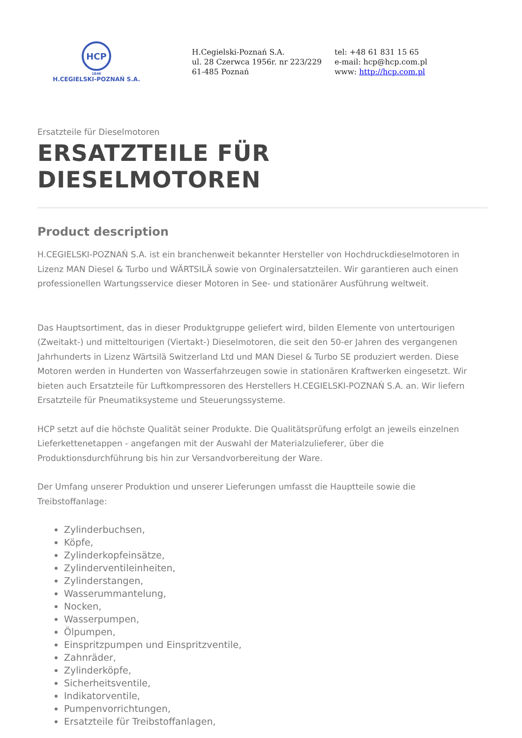HCP
1846
H.CEGIELSKI-POZNAŃ S.A.
H.Cegielski-Poznań S.A.
ul. 28 Czerwca 1956r. nr 223/229
61-485 Poznań
tel: +48 61 831 15 65
e-mail: hcp@hcp.com.pl
www: http://hcp.com.pl
Ersatzteile für Dieselmotoren
ERSATZTEILE FÜR DIESELMOTOREN
Product description
H.CEGIELSKI-POZNAŃ S.A. ist ein branchenweit bekannter Hersteller von Hochdruckdieselmotoren in Lizenz MAN Diesel & Turbo und WÄRTSILÄ sowie von Orginalersatzteilen. Wir garantieren auch einen professionellen Wartungsservice dieser Motoren in See- und stationärer Ausführung weltweit.
Das Hauptsortiment, das in dieser Produktgruppe geliefert wird, bilden Elemente von untertourigen (Zweitakt-) und mitteltourigen (Viertakt-) Dieselmotoren, die seit den 50-er Jahren des vergangenen Jahrhunderts in Lizenz Wärtsilä Switzerland Ltd und MAN Diesel & Turbo SE produziert werden. Diese Motoren werden in Hunderten von Wasserfahrzeugen sowie in stationären Kraftwerken eingesetzt. Wir bieten auch Ersatzteile für Luftkompressoren des Herstellers H.CEGIELSKI-POZNAŃ S.A. an. Wir liefern Ersatzteile für Pneumatiksysteme und Steuerungssysteme.
HCP setzt auf die höchste Qualität seiner Produkte. Die Qualitätsprüfung erfolgt an jeweils einzelnen Lieferkettenetappen - angefangen mit der Auswahl der Materialzulieferer, über die Produktionsdurchführung bis hin zur Versandvorbereitung der Ware.
Der Umfang unserer Produktion und unserer Lieferungen umfasst die Hauptteile sowie die Treibstoffanlage:
Zylinderbuchsen,
Köpfe,
Zylinderkopfeinsätze,
Zylinderventileinheiten,
Zylinderstangen,
Wasserummantelung,
Nocken,
Wasserpumpen,
Ölpumpen,
Einspritzpumpen und Einspritzventile,
Zahnräder,
Zylinderköpfe,
Sicherheitsventile,
Indikatorventile,
Pumpenvorrichtungen,
Ersatzteile für Treibstoffanlagen,